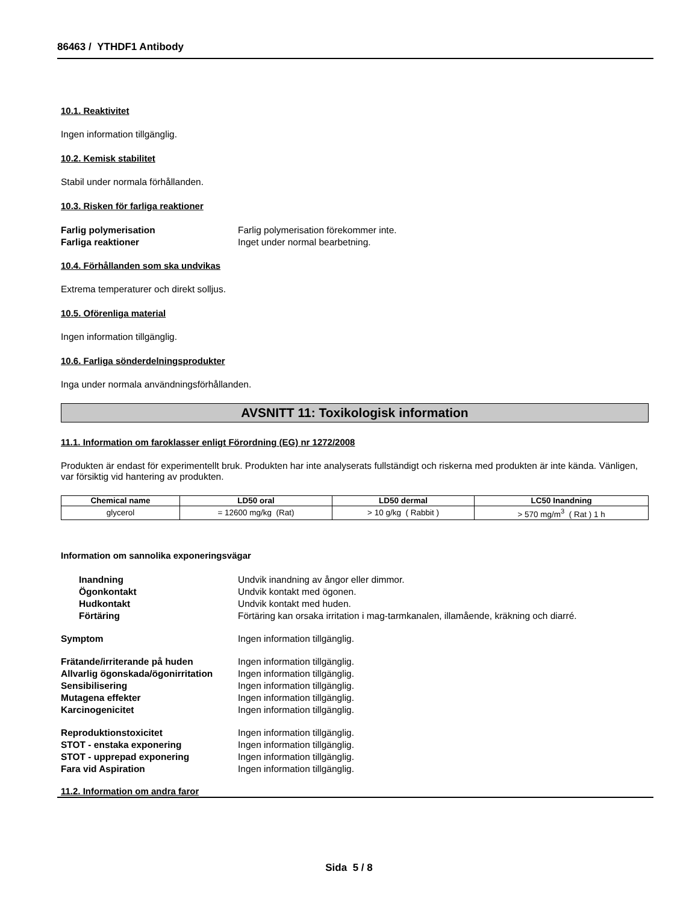86463 / YTHDF1 Antibody
10.1. Reaktivitet
Ingen information tillgänglig.
10.2. Kemisk stabilitet
Stabil under normala förhållanden.
10.3. Risken för farliga reaktioner
Farlig polymerisation Farlig polymerisation förekommer inte.
Farliga reaktioner Inget under normal bearbetning.
10.4. Förhållanden som ska undvikas
Extrema temperaturer och direkt solljus.
10.5. Oförenliga material
Ingen information tillgänglig.
10.6. Farliga sönderdelningsprodukter
Inga under normala användningsförhållanden.
AVSNITT 11: Toxikologisk information
11.1. Information om faroklasser enligt Förordning (EG) nr 1272/2008
Produkten är endast för experimentellt bruk. Produkten har inte analyserats fullständigt och riskerna med produkten är inte kända. Vänligen, var försiktig vid hantering av produkten.
| Chemical name | LD50 oral | LD50 dermal | LC50 Inandning |
| --- | --- | --- | --- |
| glycerol | = 12600 mg/kg (Rat) | > 10 g/kg ( Rabbit ) | > 570 mg/m<sup>3</sup> ( Rat ) 1 h |
Information om sannolika exponeringsvägar
Inandning Undvik inandning av ångor eller dimmor.
Ögonkontakt Undvik kontakt med ögonen.
Hudkontakt Undvik kontakt med huden.
Förtäring Förtäring kan orsaka irritation i mag-tarmkanalen, illamående, kräkning och diarré.
Symptom Ingen information tillgänglig.
Frätande/irriterande på huden Ingen information tillgänglig.
Allvarlig ögonskada/ögonirritation
Ingen information tillgänglig.
Sensibilisering Ingen information tillgänglig.
Mutagena effekter Ingen information tillgänglig.
Karcinogenicitet Ingen information tillgänglig.
Reproduktionstoxicitet Ingen information tillgänglig.
STOT - enstaka exponering Ingen information tillgänglig.
STOT - upprepad exponering Ingen information tillgänglig.
Fara vid Aspiration Ingen information tillgänglig.
11.2. Information om andra faror
Sida 5 / 8